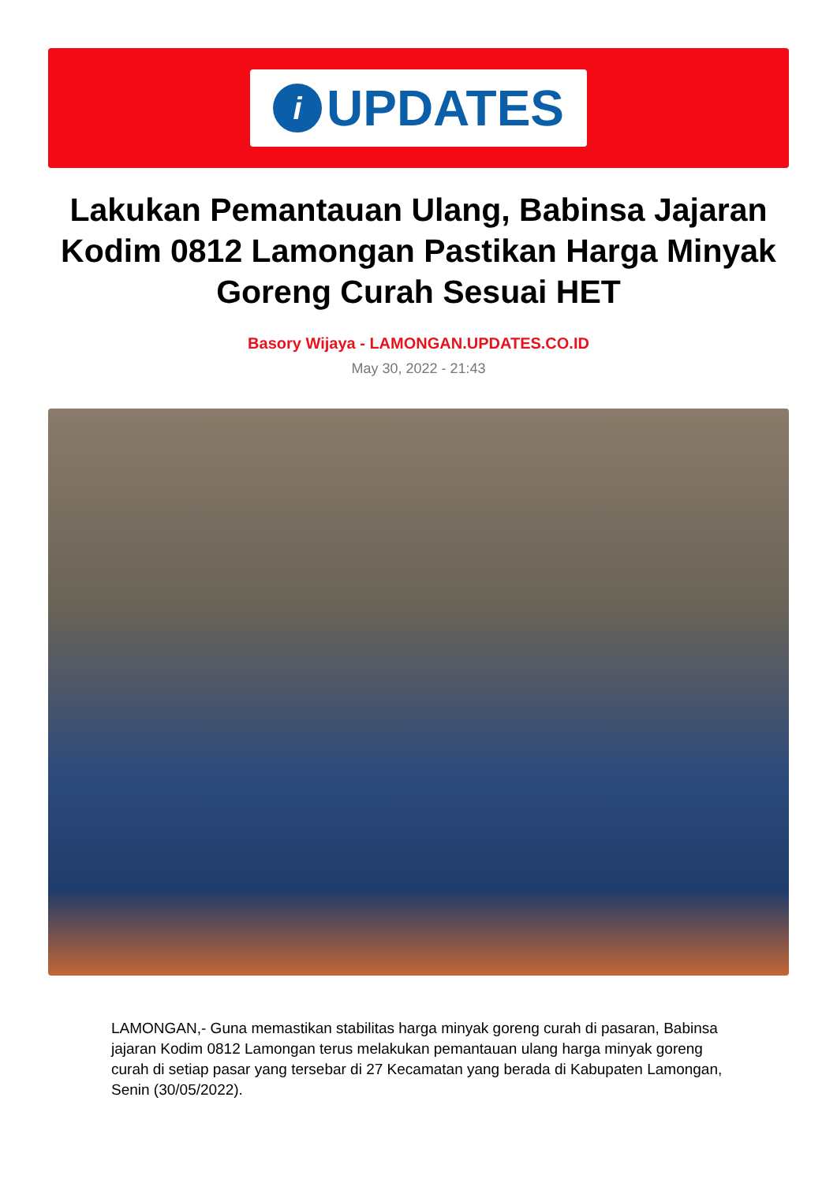i
UPDATES
Lakukan Pemantauan Ulang, Babinsa Jajaran Kodim 0812 Lamongan Pastikan Harga Minyak Goreng Curah Sesuai HET
Basory Wijaya - LAMONGAN.UPDATES.CO.ID
May 30, 2022 - 21:43
LAMONGAN,- Guna memastikan stabilitas harga minyak goreng curah di pasaran, Babinsa jajaran Kodim 0812 Lamongan terus melakukan pemantauan ulang harga minyak goreng curah di setiap pasar yang tersebar di 27 Kecamatan yang berada di Kabupaten Lamongan, Senin (30/05/2022).